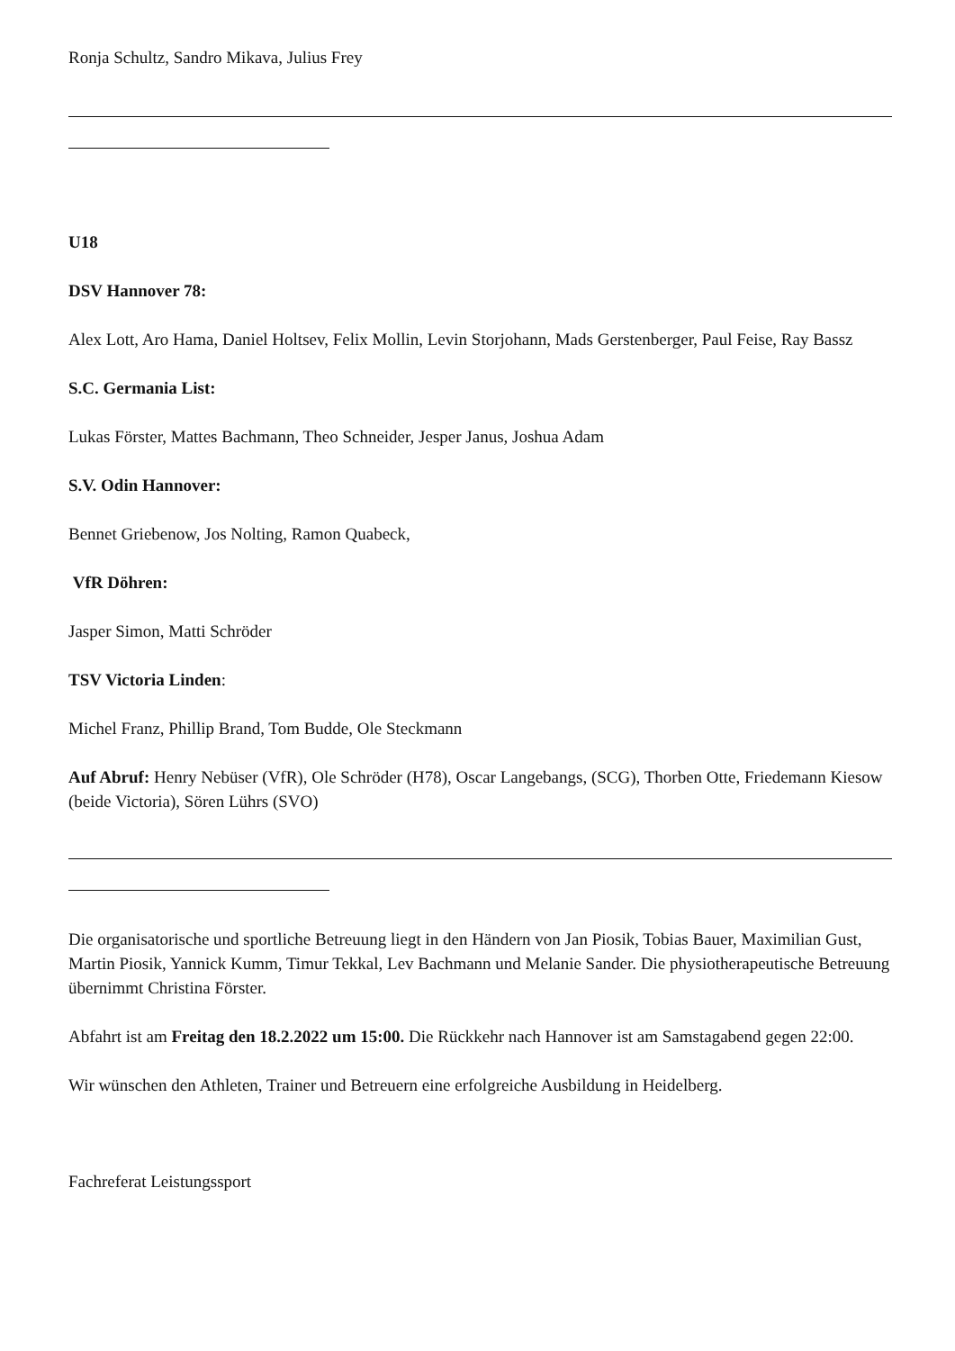Ronja Schultz, Sandro Mikava, Julius Frey
U18
DSV Hannover 78:
Alex Lott, Aro Hama, Daniel Holtsev, Felix Mollin, Levin Storjohann, Mads Gerstenberger, Paul Feise, Ray Bassz
S.C. Germania List:
Lukas Förster, Mattes Bachmann, Theo Schneider, Jesper Janus, Joshua Adam
S.V. Odin Hannover:
Bennet Griebenow, Jos Nolting, Ramon Quabeck,
VfR Döhren:
Jasper Simon, Matti Schröder
TSV Victoria Linden:
Michel Franz, Phillip Brand, Tom Budde, Ole Steckmann
Auf Abruf: Henry Nebüser (VfR), Ole Schröder (H78), Oscar Langebangs, (SCG), Thorben Otte, Friedemann Kiesow (beide Victoria), Sören Lührs (SVO)
Die organisatorische und sportliche Betreuung liegt in den Händern von Jan Piosik, Tobias Bauer, Maximilian Gust, Martin Piosik, Yannick Kumm, Timur Tekkal, Lev Bachmann und Melanie Sander. Die physiotherapeutische Betreuung übernimmt Christina Förster.
Abfahrt ist am Freitag den 18.2.2022 um 15:00. Die Rückkehr nach Hannover ist am Samstagabend gegen 22:00.
Wir wünschen den Athleten, Trainer und Betreuern eine erfolgreiche Ausbildung in Heidelberg.
Fachreferat Leistungssport